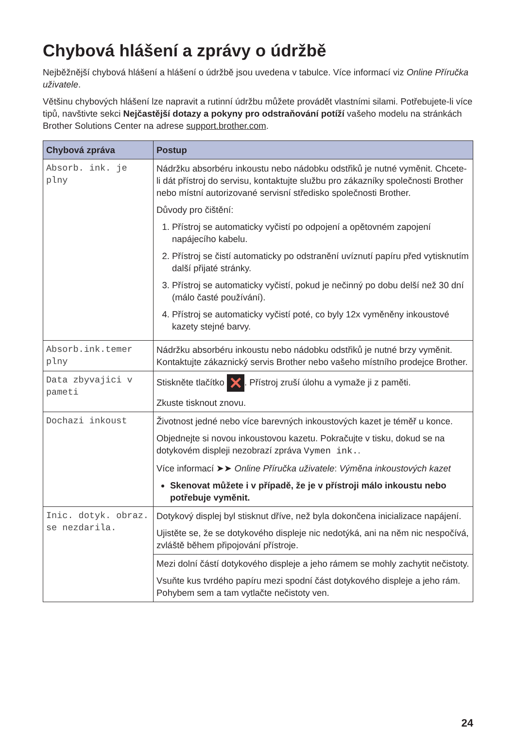Chybová hlášení a zprávy o údržbě
Nejběžnější chybová hlášení a hlášení o údržbě jsou uvedena v tabulce. Více informací viz Online Příručka uživatele.
Většinu chybových hlášení lze napravit a rutinní údržbu můžete provádět vlastními silami. Potřebujete-li více tipů, navštivte sekci Nejčastější dotazy a pokyny pro odstraňování potíží vašeho modelu na stránkách Brother Solutions Center na adrese support.brother.com.
| Chybová zpráva | Postup |
| --- | --- |
| Absorb. ink. je plny | Nádržku absorbéru inkoustu nebo nádobku odstřiků je nutné vyměnit. Chcete-li dát přístroj do servisu, kontaktujte službu pro zákazníky společnosti Brother nebo místní autorizované servisní středisko společnosti Brother. Důvody pro čištění: 1. Přístroj se automaticky vyčistí po odpojení a opětovném zapojení napájecího kabelu. 2. Přístroj se čistí automaticky po odstranění uvíznutí papíru před vytisknutím další přijaté stránky. 3. Přístroj se automaticky vyčistí, pokud je nečinný po dobu delší než 30 dní (málo časté používání). 4. Přístroj se automaticky vyčistí poté, co byly 12x vyměněny inkoustové kazety stejné barvy. |
| Absorb.ink.temer plny | Nádržku absorbéru inkoustu nebo nádobku odstřiků je nutné brzy vyměnit. Kontaktujte zákaznický servis Brother nebo vašeho místního prodejce Brother. |
| Data zbyvajici v pameti | Stiskněte tlačítko ✕ . Přístroj zruší úlohu a vymaže ji z paměti. Zkuste tisknout znovu. |
| Dochazi inkoust | Životnost jedné nebo více barevných inkoustových kazet je téměř u konce. Objednejte si novou inkoustovou kazetu. Pokračujte v tisku, dokud se na dotykovém displeji nezobrazí zpráva Vymen ink. . Více informací ➤➤ Online Příručka uživatele : Výměna inkoustových kazet Skenovat můžete i v případě, že je v přístroji málo inkoustu nebo potřebuje vyměnit. |
| Inic. dotyk. obraz. se nezdarila. | Dotykový displej byl stisknut dříve, než byla dokončena inicializace napájení. Ujistěte se, že se dotykového displeje nic nedotýká, ani na něm nic nespočívá, zvláště během připojování přístroje. |
| | Mezi dolní částí dotykového displeje a jeho rámem se mohly zachytit nečistoty. Vsuňte kus tvrdého papíru mezi spodní část dotykového displeje a jeho rám. Pohybem sem a tam vytlačte nečistoty ven. |
24